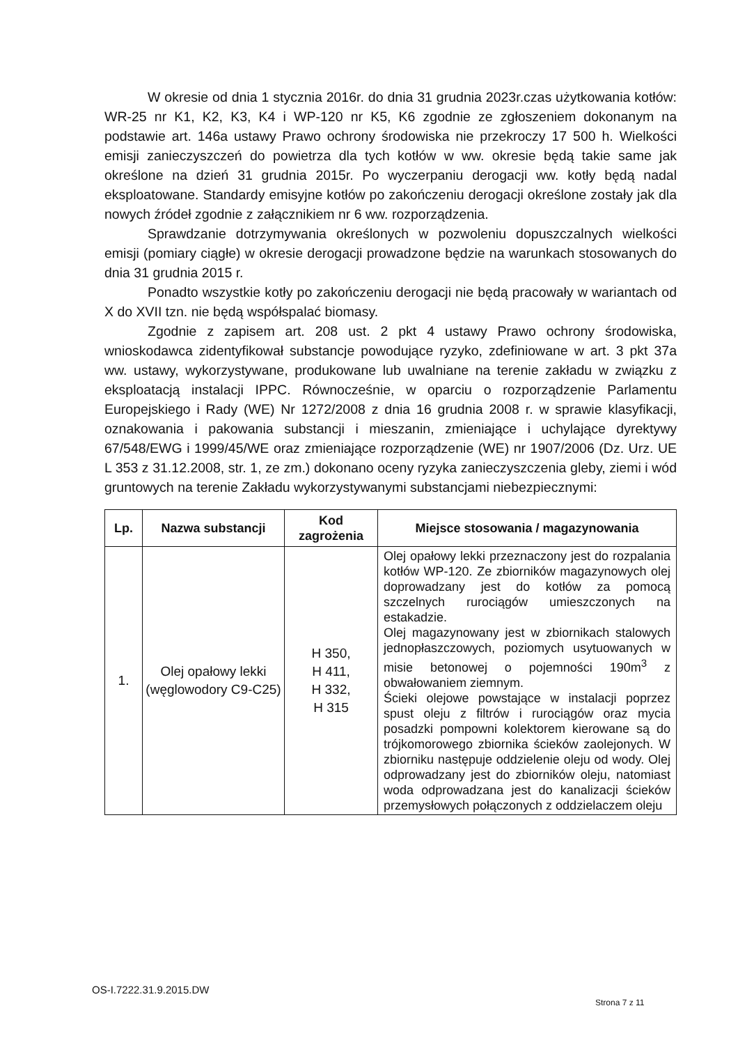W okresie od dnia 1 stycznia 2016r. do dnia 31 grudnia 2023r.czas użytkowania kotłów: WR-25 nr K1, K2, K3, K4 i WP-120 nr K5, K6 zgodnie ze zgłoszeniem dokonanym na podstawie art. 146a ustawy Prawo ochrony środowiska nie przekroczy 17 500 h. Wielkości emisji zanieczyszczeń do powietrza dla tych kotłów w ww. okresie będą takie same jak określone na dzień 31 grudnia 2015r. Po wyczerpaniu derogacji ww. kotły będą nadal eksploatowane. Standardy emisyjne kotłów po zakończeniu derogacji określone zostały jak dla nowych źródeł zgodnie z załącznikiem nr 6 ww. rozporządzenia.
Sprawdzanie dotrzymywania określonych w pozwoleniu dopuszczalnych wielkości emisji (pomiary ciągłe) w okresie derogacji prowadzone będzie na warunkach stosowanych do dnia 31 grudnia 2015 r.
Ponadto wszystkie kotły po zakończeniu derogacji nie będą pracowały w wariantach od X do XVII tzn. nie będą współspalać biomasy.
Zgodnie z zapisem art. 208 ust. 2 pkt 4 ustawy Prawo ochrony środowiska, wnioskodawca zidentyfikował substancje powodujące ryzyko, zdefiniowane w art. 3 pkt 37a ww. ustawy, wykorzystywane, produkowane lub uwalniane na terenie zakładu w związku z eksploatacją instalacji IPPC. Równocześnie, w oparciu o rozporządzenie Parlamentu Europejskiego i Rady (WE) Nr 1272/2008 z dnia 16 grudnia 2008 r. w sprawie klasyfikacji, oznakowania i pakowania substancji i mieszanin, zmieniające i uchylające dyrektywy 67/548/EWG i 1999/45/WE oraz zmieniające rozporządzenie (WE) nr 1907/2006 (Dz. Urz. UE L 353 z 31.12.2008, str. 1, ze zm.) dokonano oceny ryzyka zanieczyszczenia gleby, ziemi i wód gruntowych na terenie Zakładu wykorzystywanymi substancjami niebezpiecznymi:
| Lp. | Nazwa substancji | Kod zagrożenia | Miejsce stosowania / magazynowania |
| --- | --- | --- | --- |
| 1. | Olej opałowy lekki (węglowodory C9-C25) | H 350, H 411, H 332, H 315 | Olej opałowy lekki przeznaczony jest do rozpalania kotłów WP-120. Ze zbiorników magazynowych olej doprowadzany jest do kotłów za pomocą szczelnych rurociągów umieszczonych na estakadzie. Olej magazynowany jest w zbiornikach stalowych jednopłaszczowych, poziomych usytuowanych w misie betonowej o pojemności 190m<sup>3</sup> z obwałowaniem ziemnym. Ścieki olejowe powstające w instalacji poprzez spust oleju z filtrów i rurociągów oraz mycia posadzki pompowni kolektorem kierowane są do trójkomorowego zbiornika ścieków zaolejonych. W zbiorniku następuje oddzielenie oleju od wody. Olej odprowadzany jest do zbiorników oleju, natomiast woda odprowadzana jest do kanalizacji ścieków przemysłowych połączonych z oddzielaczem oleju |
OS-I.7222.31.9.2015.DW
Strona 7 z 11